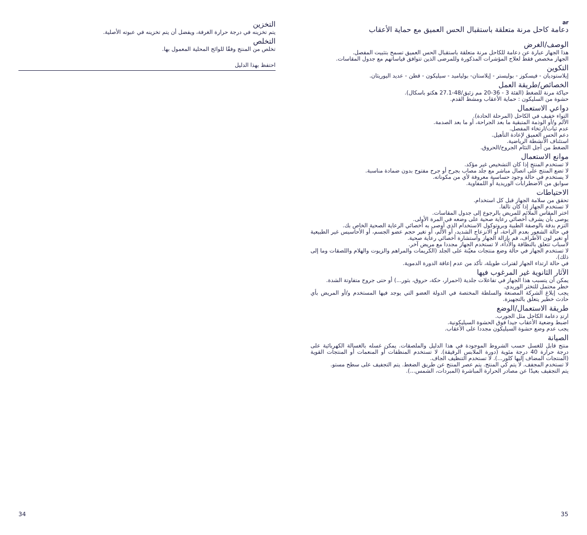التخزين
يتم تخزينه في درجة حرارة الغرفة، ويفضل أن يتم تخزينه في عبوته الأصلية.
التخلص
تخلص من المنتج وفقًا للوائح المحلية المعمول بها.
احتفظ بهذا الدليل
ar
دعامة كاحل مرنة متعلقة باستقبال الحس العميق مع حماية الأعقاب
الوصف/الغرض
هذا الجهاز عبارة عن دعامة للكاحل مرنة متعلقة باستقبال الحس العميق تسمح بتثبيت المفصل.
الجهاز مخصص فقط لعلاج المؤشرات المذكورة وللمرضى الذين تتوافق قياساتهم مع جدول المقاسات.
التكوين
إيلاستوديان - فيسكوز - بوليستر - إيلاستان- بولياميد - سيليكون - قطن - عديد اليوريثان.
الخصائص/طريقة العمل
حياكة مرنة للضغط (الفئة 3 - 36-20 مم زئبق/48-27.1 هكتو باسكال).
حشوة من السليكون : حماية الأعقاب ومشط القدم.
دواعي الاستعمال
التواء خفيف في الكاحل (المرحلة الحادة).
الألم و/أو الوذمة المتبقية ما بعد الجراحة، أو ما بعد الصدمة.
عدم ثبات/ارتخاء المفصل.
دعم الحس العميق لإعادة التأهيل.
استئناف الأنشطة الرياضية.
الضغط من أجل التئام الجروح/الحروق.
موانع الاستعمال
لا تستخدم المنتج إذا كان التشخيص غير مؤكد.
لا تضع المنتج على اتصال مباشر مع جلد مصاب بجرح أو جرح مفتوح بدون ضمادة مناسبة.
لا يستخدم في حالة وجود حساسية معروفة لأي من مكوناته.
سوابق من الاضطرابات الوريدية أو اللمفاوية.
الاحتياطات
تحقق من سلامة الجهاز قبل كل استخدام.
لا تستخدم الجهاز إذا كان تالفا.
اختر المقاس الملائم للمريض بالرجوع إلى جدول المقاسات.
يوصى بأن يشرف أخصائي رعاية صحية على وضعه في المرة الأولى.
التزم بدقة بالوصفة الطبية وبروتوكول الاستخدام الذي أوصى به أخصائي الرعاية الصحية الخاص بك.
في حالة الشعور بعدم الراحة، أو الانزعاج الشديد، أو الألم، أو تغير حجم عضو الجسم، أو الأحاسيس غير الطبيعية أو تغير لون الأطراف، قم بإزالة الجهاز واستشارة أخصائي رعاية صحية.
لأسباب تتعلق بالنظافة والأداء، لا تستخدم الجهاز مجددا مع مريض آخر.
لا تستخدم الجهاز في حالة وضع منتجات معيّنة على الجلد (الكريمات والمراهم والزيوت والهلام واللصقات وما إلى ذلك).
في حالة ارتداء الجهاز لفترات طويلة، تأكد من عدم إعاقة الدورة الدموية.
الآثار الثانوية غير المرغوب فيها
يمكن أن يتسبب هذا الجهاز في تفاعلات جلدية (احمرار، حكة، حروق، بثور...) أو حتى جروح متفاوتة الشدة.
خطر محتمل للتخثر الوريدي.
يجب إبلاغ الشركة المصنعة والسلطة المختصة في الدولة العضو التي يوجد فيها المستخدم و/أو المريض بأي حادث خطير يتعلق بالتجهيزة.
طريقة الاستعمال/الوضع
ارتدِ دعامة الكاحل مثل الجورب.
اضبط وضعية الأعقاب جيدا فوق الحشوة السيليكونية.
يجب عدم وضع حشوة السيليكون مجددا على الأعقاب.
الصيانة
منتج قابل للغسل حسب الشروط الموجودة في هذا الدليل والملصقات. يمكن غسله بالغسالة الكهربائية على درجة حرارة 40 درجة مئوية (دورة الملابس الرقيقة). لا تستخدم المنظفات أو المنعمات أو المنتجات القوية (المنتجات المضاف إليها كلور...). لا تستخدم التنظيف الجاف.
لا تستخدم المجفف. لا يتم كي المنتج. يتم عصر المنتج عن طريق الضغط. يتم التجفيف على سطح مستو.
يتم التجفيف بعيدًا عن مصادر الحرارة المباشرة (المبردات، الشمس...).
34 35